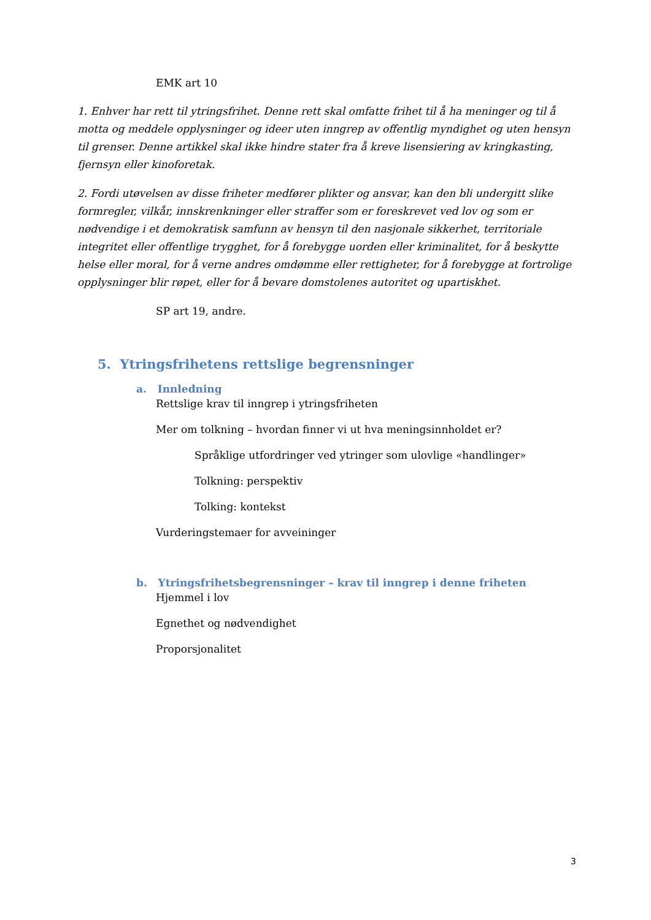EMK art 10
1. Enhver har rett til ytringsfrihet. Denne rett skal omfatte frihet til å ha meninger og til å motta og meddele opplysninger og ideer uten inngrep av offentlig myndighet og uten hensyn til grenser. Denne artikkel skal ikke hindre stater fra å kreve lisensiering av kringkasting, fjernsyn eller kinoforetak.
2. Fordi utøvelsen av disse friheter medfører plikter og ansvar, kan den bli undergitt slike formregler, vilkår, innskrenkninger eller straffer som er foreskrevet ved lov og som er nødvendige i et demokratisk samfunn av hensyn til den nasjonale sikkerhet, territoriale integritet eller offentlige trygghet, for å forebygge uorden eller kriminalitet, for å beskytte helse eller moral, for å verne andres omdømme eller rettigheter, for å forebygge at fortrolige opplysninger blir røpet, eller for å bevare domstolenes autoritet og upartiskhet.
SP art 19, andre.
5. Ytringsfrihetens rettslige begrensninger
a. Innledning
Rettslige krav til inngrep i ytringsfriheten
Mer om tolkning – hvordan finner vi ut hva meningsinnholdet er?
Språklige utfordringer ved ytringer som ulovlige «handlinger»
Tolkning: perspektiv
Tolking: kontekst
Vurderingstemaer for avveininger
b. Ytringsfrihetsbegrensninger – krav til inngrep i denne friheten
Hjemmel i lov
Egnethet og nødvendighet
Proporsjonalitet
3